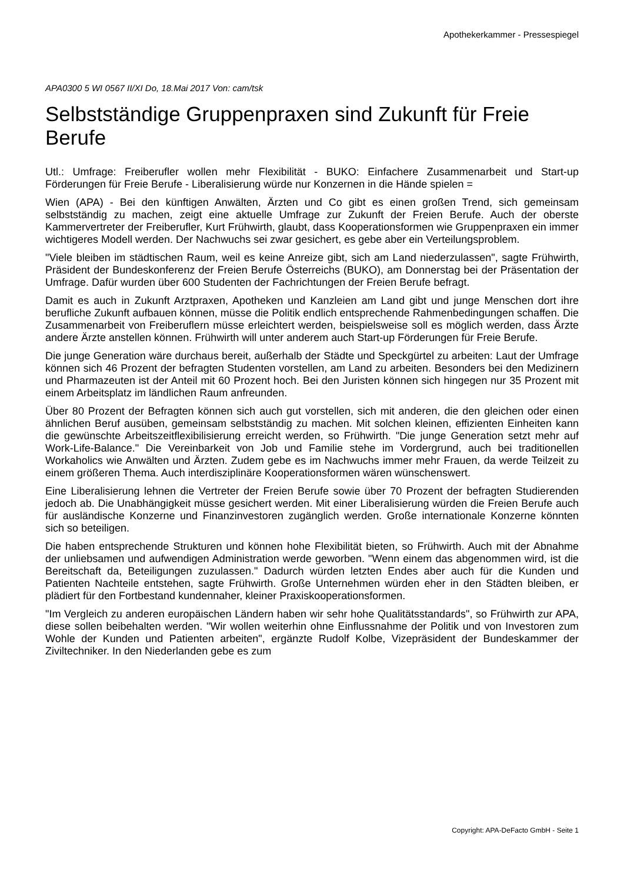Apothekerkammer - Pressespiegel
APA0300 5 WI 0567 II/XI Do, 18.Mai 2017 Von: cam/tsk
Selbstständige Gruppenpraxen sind Zukunft für Freie Berufe
Utl.: Umfrage: Freiberufler wollen mehr Flexibilität - BUKO: Einfachere Zusammenarbeit und Start-up Förderungen für Freie Berufe - Liberalisierung würde nur Konzernen in die Hände spielen =
Wien (APA) - Bei den künftigen Anwälten, Ärzten und Co gibt es einen großen Trend, sich gemeinsam selbstständig zu machen, zeigt eine aktuelle Umfrage zur Zukunft der Freien Berufe. Auch der oberste Kammervertreter der Freiberufler, Kurt Frühwirth, glaubt, dass Kooperationsformen wie Gruppenpraxen ein immer wichtigeres Modell werden. Der Nachwuchs sei zwar gesichert, es gebe aber ein Verteilungsproblem.
"Viele bleiben im städtischen Raum, weil es keine Anreize gibt, sich am Land niederzulassen", sagte Frühwirth, Präsident der Bundeskonferenz der Freien Berufe Österreichs (BUKO), am Donnerstag bei der Präsentation der Umfrage. Dafür wurden über 600 Studenten der Fachrichtungen der Freien Berufe befragt.
Damit es auch in Zukunft Arztpraxen, Apotheken und Kanzleien am Land gibt und junge Menschen dort ihre berufliche Zukunft aufbauen können, müsse die Politik endlich entsprechende Rahmenbedingungen schaffen. Die Zusammenarbeit von Freiberuflern müsse erleichtert werden, beispielsweise soll es möglich werden, dass Ärzte andere Ärzte anstellen können. Frühwirth will unter anderem auch Start-up Förderungen für Freie Berufe.
Die junge Generation wäre durchaus bereit, außerhalb der Städte und Speckgürtel zu arbeiten: Laut der Umfrage können sich 46 Prozent der befragten Studenten vorstellen, am Land zu arbeiten. Besonders bei den Medizinern und Pharmazeuten ist der Anteil mit 60 Prozent hoch. Bei den Juristen können sich hingegen nur 35 Prozent mit einem Arbeitsplatz im ländlichen Raum anfreunden.
Über 80 Prozent der Befragten können sich auch gut vorstellen, sich mit anderen, die den gleichen oder einen ähnlichen Beruf ausüben, gemeinsam selbstständig zu machen. Mit solchen kleinen, effizienten Einheiten kann die gewünschte Arbeitszeitflexibilisierung erreicht werden, so Frühwirth. "Die junge Generation setzt mehr auf Work-Life-Balance." Die Vereinbarkeit von Job und Familie stehe im Vordergrund, auch bei traditionellen Workaholics wie Anwälten und Ärzten. Zudem gebe es im Nachwuchs immer mehr Frauen, da werde Teilzeit zu einem größeren Thema. Auch interdisziplinäre Kooperationsformen wären wünschenswert.
Eine Liberalisierung lehnen die Vertreter der Freien Berufe sowie über 70 Prozent der befragten Studierenden jedoch ab. Die Unabhängigkeit müsse gesichert werden. Mit einer Liberalisierung würden die Freien Berufe auch für ausländische Konzerne und Finanzinvestoren zugänglich werden. Große internationale Konzerne könnten sich so beteiligen.
Die haben entsprechende Strukturen und können hohe Flexibilität bieten, so Frühwirth. Auch mit der Abnahme der unliebsamen und aufwendigen Administration werde geworben. "Wenn einem das abgenommen wird, ist die Bereitschaft da, Beteiligungen zuzulassen." Dadurch würden letzten Endes aber auch für die Kunden und Patienten Nachteile entstehen, sagte Frühwirth. Große Unternehmen würden eher in den Städten bleiben, er plädiert für den Fortbestand kundennaher, kleiner Praxiskooperationsformen.
"Im Vergleich zu anderen europäischen Ländern haben wir sehr hohe Qualitätsstandards", so Frühwirth zur APA, diese sollen beibehalten werden. "Wir wollen weiterhin ohne Einflussnahme der Politik und von Investoren zum Wohle der Kunden und Patienten arbeiten", ergänzte Rudolf Kolbe, Vizepräsident der Bundeskammer der Ziviltechniker. In den Niederlanden gebe es zum
Copyright: APA-DeFacto GmbH - Seite 1